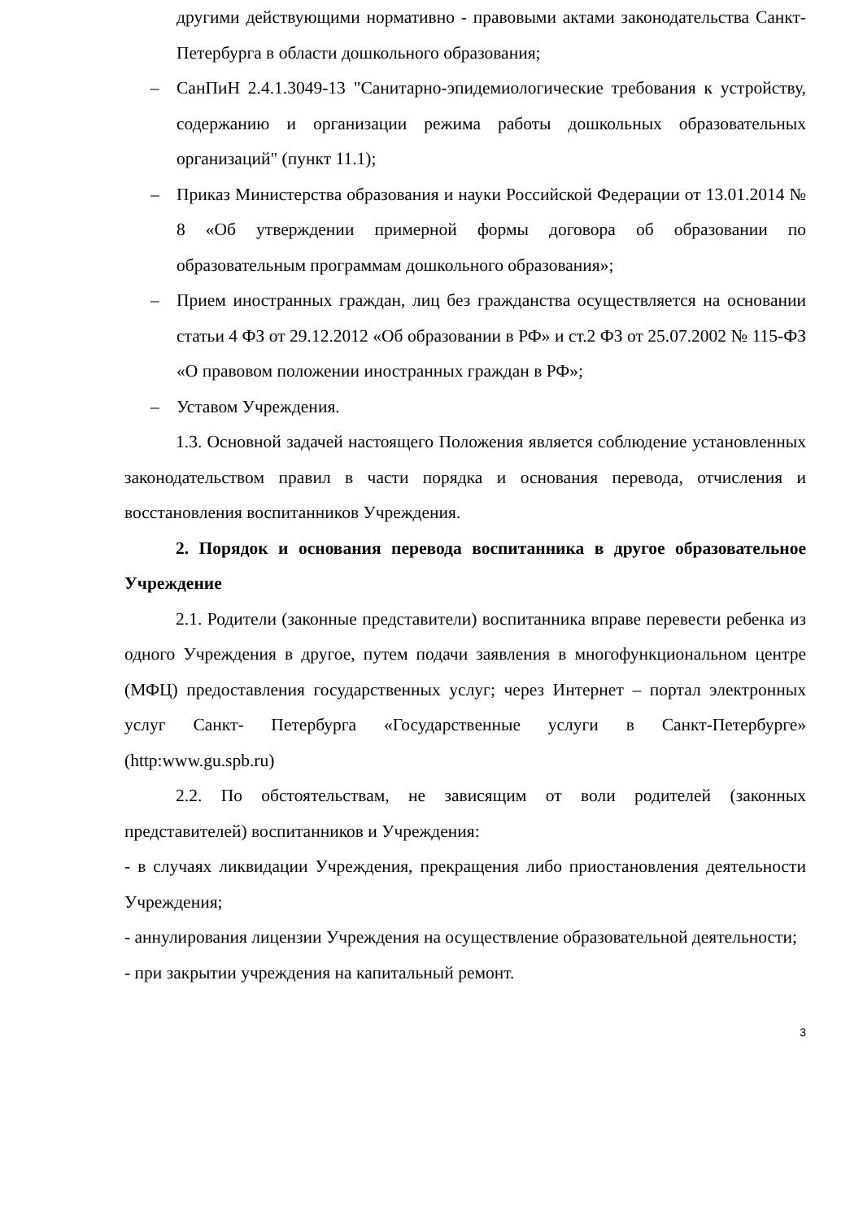другими действующими нормативно - правовыми актами законодательства Санкт-Петербурга в области дошкольного образования;
– СанПиН 2.4.1.3049-13 "Санитарно-эпидемиологические требования к устройству, содержанию и организации режима работы дошкольных образовательных организаций" (пункт 11.1);
– Приказ Министерства образования и науки Российской Федерации от 13.01.2014 № 8 «Об утверждении примерной формы договора об образовании по образовательным программам дошкольного образования»;
– Прием иностранных граждан, лиц без гражданства осуществляется на основании статьи 4 ФЗ от 29.12.2012 «Об образовании в РФ» и ст.2 ФЗ от 25.07.2002 № 115-ФЗ «О правовом положении иностранных граждан в РФ»;
– Уставом Учреждения.
1.3. Основной задачей настоящего Положения является соблюдение установленных законодательством правил в части порядка и основания перевода, отчисления и восстановления воспитанников Учреждения.
2. Порядок и основания перевода воспитанника в другое образовательное Учреждение
2.1. Родители (законные представители) воспитанника вправе перевести ребенка из одного Учреждения в другое, путем подачи заявления в многофункциональном центре (МФЦ) предоставления государственных услуг; через Интернет – портал электронных услуг Санкт- Петербурга «Государственные услуги в Санкт-Петербурге» (http:www.gu.spb.ru)
2.2. По обстоятельствам, не зависящим от воли родителей (законных представителей) воспитанников и Учреждения:
- в случаях ликвидации Учреждения, прекращения либо приостановления деятельности Учреждения;
- аннулирования лицензии Учреждения на осуществление образовательной деятельности;
- при закрытии учреждения на капитальный ремонт.
3